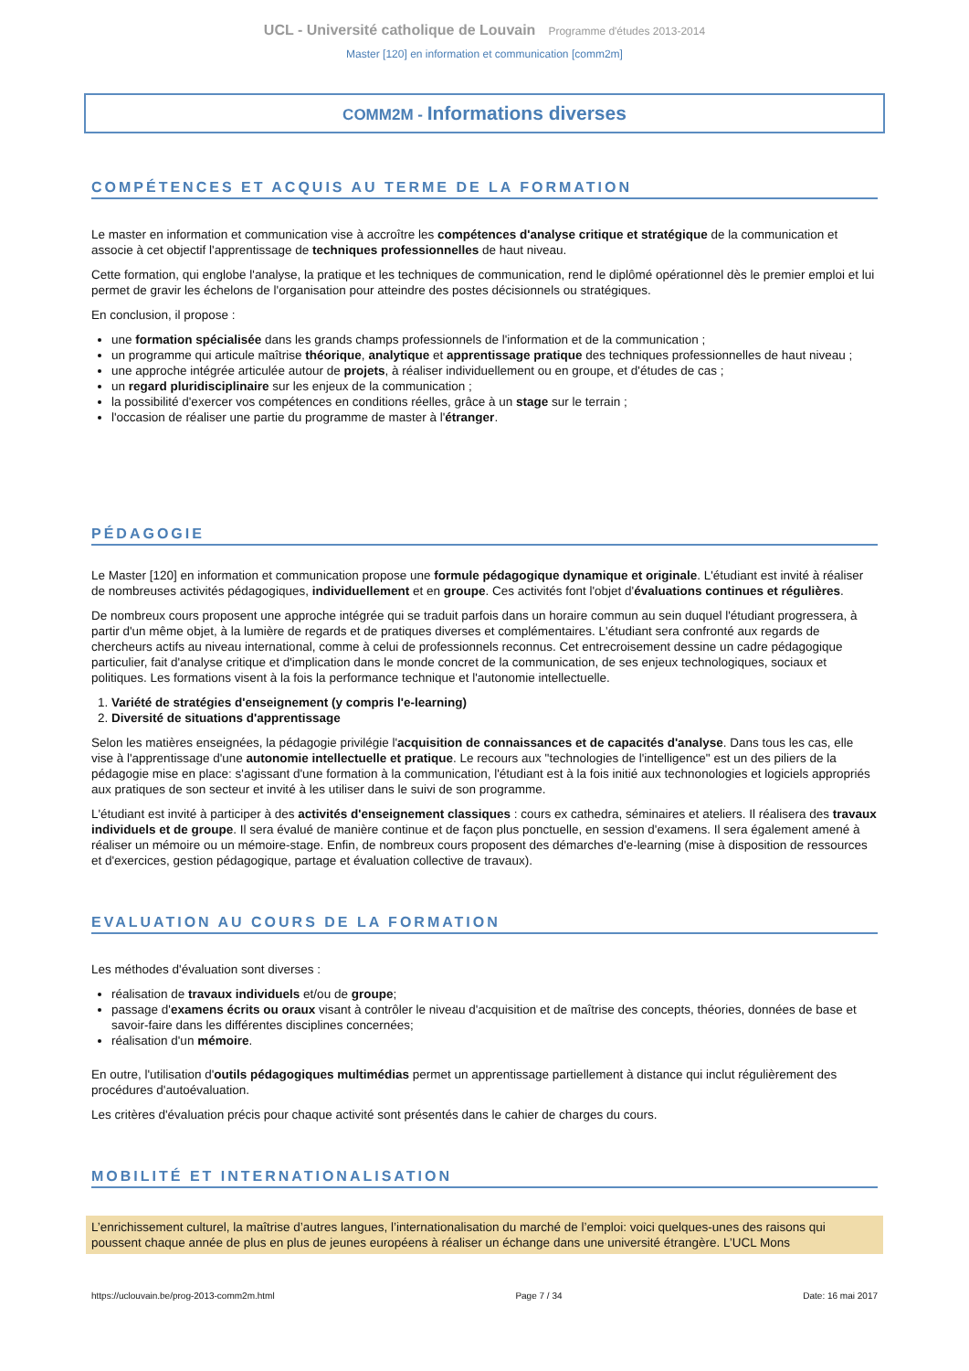UCL - Université catholique de Louvain Programme d'études 2013-2014
Master [120] en information et communication [comm2m]
COMM2M - Informations diverses
COMPÉTENCES ET ACQUIS AU TERME DE LA FORMATION
Le master en information et communication vise à accroître les compétences d'analyse critique et stratégique de la communication et associe à cet objectif l'apprentissage de techniques professionnelles de haut niveau.
Cette formation, qui englobe l'analyse, la pratique et les techniques de communication, rend le diplômé opérationnel dès le premier emploi et lui permet de gravir les échelons de l'organisation pour atteindre des postes décisionnels ou stratégiques.
En conclusion, il propose :
une formation spécialisée dans les grands champs professionnels de l'information et de la communication ;
un programme qui articule maîtrise théorique, analytique et apprentissage pratique des techniques professionnelles de haut niveau ;
une approche intégrée articulée autour de projets, à réaliser individuellement ou en groupe, et d'études de cas ;
un regard pluridisciplinaire sur les enjeux de la communication ;
la possibilité d'exercer vos compétences en conditions réelles, grâce à un stage sur le terrain ;
l'occasion de réaliser une partie du programme de master à l'étranger.
PÉDAGOGIE
Le Master [120] en information et communication propose une formule pédagogique dynamique et originale. L'étudiant est invité à réaliser de nombreuses activités pédagogiques, individuellement et en groupe. Ces activités font l'objet d'évaluations continues et régulières.
De nombreux cours proposent une approche intégrée qui se traduit parfois dans un horaire commun au sein duquel l'étudiant progressera, à partir d'un même objet, à la lumière de regards et de pratiques diverses et complémentaires. L'étudiant sera confronté aux regards de chercheurs actifs au niveau international, comme à celui de professionnels reconnus. Cet entrecroisement dessine un cadre pédagogique particulier, fait d'analyse critique et d'implication dans le monde concret de la communication, de ses enjeux technologiques, sociaux et politiques. Les formations visent à la fois la performance technique et l'autonomie intellectuelle.
1. Variété de stratégies d'enseignement (y compris l'e-learning)
2. Diversité de situations d'apprentissage
Selon les matières enseignées, la pédagogie privilégie l'acquisition de connaissances et de capacités d'analyse. Dans tous les cas, elle vise à l'apprentissage d'une autonomie intellectuelle et pratique. Le recours aux "technologies de l'intelligence" est un des piliers de la pédagogie mise en place: s'agissant d'une formation à la communication, l'étudiant est à la fois initié aux technonologies et logiciels appropriés aux pratiques de son secteur et invité à les utiliser dans le suivi de son programme.
L'étudiant est invité à participer à des activités d'enseignement classiques : cours ex cathedra, séminaires et ateliers. Il réalisera des travaux individuels et de groupe. Il sera évalué de manière continue et de façon plus ponctuelle, en session d'examens. Il sera également amené à réaliser un mémoire ou un mémoire-stage. Enfin, de nombreux cours proposent des démarches d'e-learning (mise à disposition de ressources et d'exercices, gestion pédagogique, partage et évaluation collective de travaux).
EVALUATION AU COURS DE LA FORMATION
Les méthodes d'évaluation sont diverses :
réalisation de travaux individuels et/ou de groupe;
passage d'examens écrits ou oraux visant à contrôler le niveau d'acquisition et de maîtrise des concepts, théories, données de base et savoir-faire dans les différentes disciplines concernées;
réalisation d'un mémoire.
En outre, l'utilisation d'outils pédagogiques multimédias permet un apprentissage partiellement à distance qui inclut régulièrement des procédures d'autoévaluation.
Les critères d'évaluation précis pour chaque activité sont présentés dans le cahier de charges du cours.
MOBILITÉ ET INTERNATIONALISATION
L’enrichissement culturel, la maîtrise d’autres langues, l’internationalisation du marché de l’emploi: voici quelques-unes des raisons qui poussent chaque année de plus en plus de jeunes européens à réaliser un échange dans une université étrangère. L’UCL Mons
https://uclouvain.be/prog-2013-comm2m.html Page 7 / 34 Date: 16 mai 2017